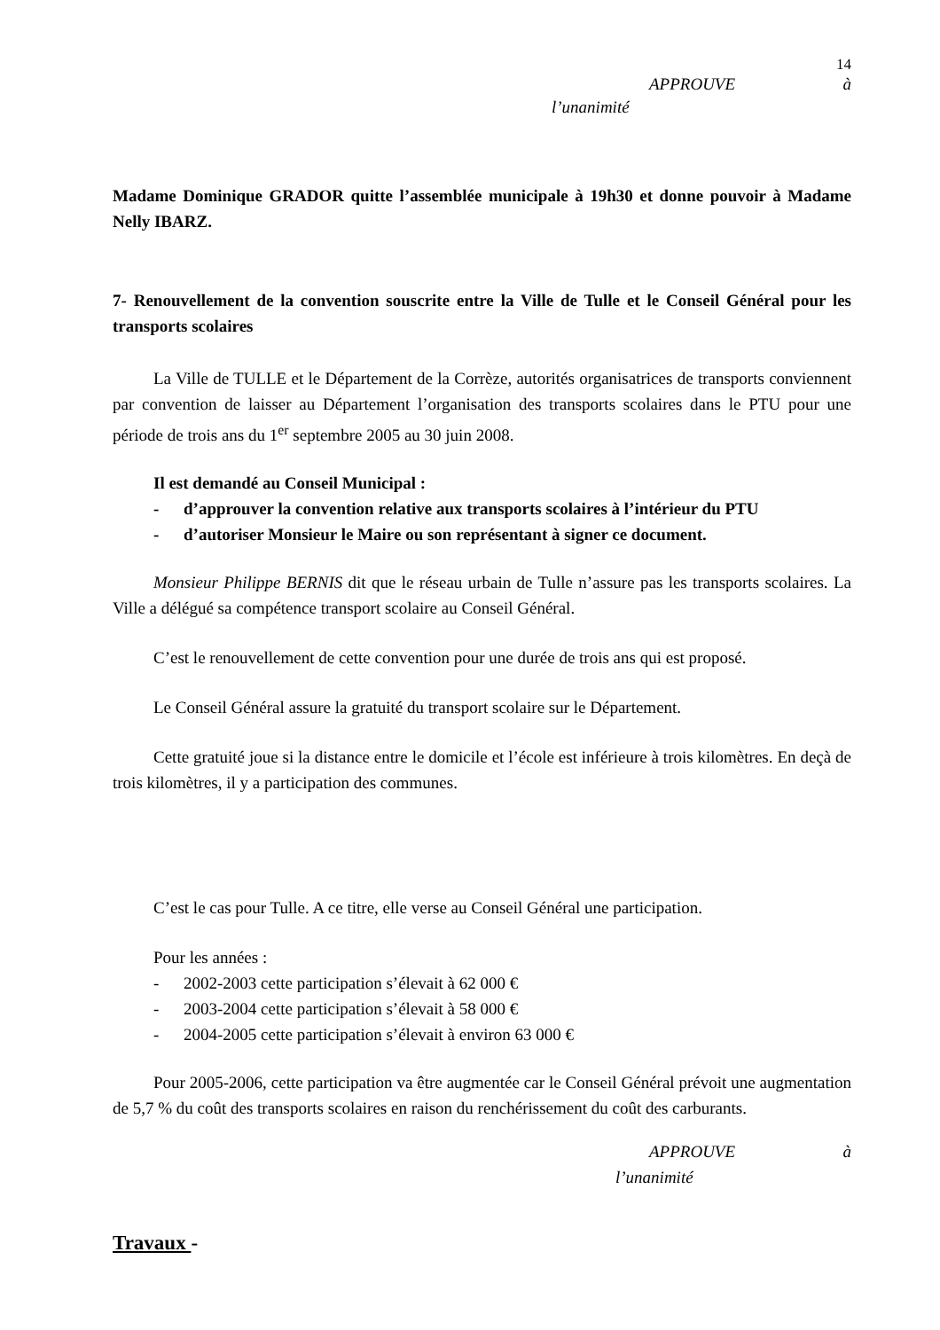14
APPROUVE à
l’unanimité
Madame Dominique GRADOR quitte l’assemblée municipale à 19h30 et donne pouvoir à Madame Nelly IBARZ.
7- Renouvellement de la convention souscrite entre la Ville de Tulle et le Conseil Général pour les transports scolaires
La Ville de TULLE et le Département de la Corrèze, autorités organisatrices de transports conviennent par convention de laisser au Département l’organisation des transports scolaires dans le PTU pour une période de trois ans du 1<sup>er</sup> septembre 2005 au 30 juin 2008.
Il est demandé au Conseil Municipal :
- d’approuver la convention relative aux transports scolaires à l’intérieur du PTU
- d’autoriser Monsieur le Maire ou son représentant à signer ce document.
Monsieur Philippe BERNIS dit que le réseau urbain de Tulle n’assure pas les transports scolaires. La Ville a délégué sa compétence transport scolaire au Conseil Général.
C’est le renouvellement de cette convention pour une durée de trois ans qui est proposé.
Le Conseil Général assure la gratuité du transport scolaire sur le Département.
Cette gratuité joue si la distance entre le domicile et l’école est inférieure à trois kilomètres. En deçà de trois kilomètres, il y a participation des communes.
C’est le cas pour Tulle. A ce titre, elle verse au Conseil Général une participation.
Pour les années :
- 2002-2003 cette participation s’élevait à 62 000 €
- 2003-2004 cette participation s’élevait à 58 000 €
- 2004-2005 cette participation s’élevait à environ 63 000 €
Pour 2005-2006, cette participation va être augmentée car le Conseil Général prévoit une augmentation de 5,7 % du coût des transports scolaires en raison du renchérissement du coût des carburants.
APPROUVE à
l’unanimité
Travaux -